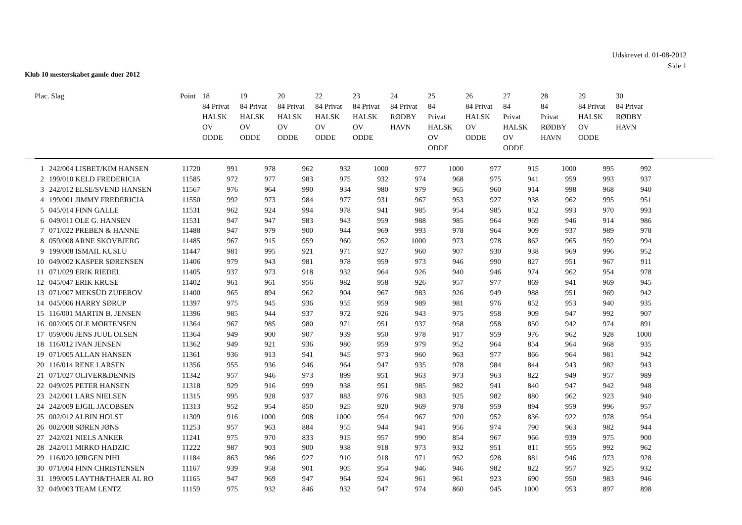Udskrevet d. 01-08-2012
Side 1
Klub 10 mesterskabet gamle duer 2012
| Plac. Slag | | Point | 18 84 Privat HALSK OV ODDE | 19 84 Privat HALSK OV ODDE | 20 84 Privat HALSK OV ODDE | 22 84 Privat HALSK OV ODDE | 23 84 Privat HALSK OV ODDE | 24 84 Privat RØDBY HAVN | 25 84 Privat HALSK OV ODDE | 26 84 Privat HALSK OV ODDE | 27 84 Privat HALSK OV ODDE | 28 84 Privat RØDBY HAVN | 29 84 Privat HALSK OV ODDE | 30 84 Privat RØDBY HAVN |
| --- | --- | --- | --- | --- | --- | --- | --- | --- | --- | --- | --- | --- | --- | --- |
| 1 | 242/004 LISBET/KIM HANSEN | 11720 | 991 | 978 | 962 | 932 | 1000 | 977 | 1000 | 977 | 915 | 1000 | 995 | 992 |
| 2 | 199/010 KELD FREDERICIA | 11585 | 972 | 977 | 983 | 975 | 932 | 974 | 968 | 975 | 941 | 959 | 993 | 937 |
| 3 | 242/012 ELSE/SVEND HANSEN | 11567 | 976 | 964 | 990 | 934 | 980 | 979 | 965 | 960 | 914 | 998 | 968 | 940 |
| 4 | 199/001 JIMMY FREDERICIA | 11550 | 992 | 973 | 984 | 977 | 931 | 967 | 953 | 927 | 938 | 962 | 995 | 951 |
| 5 | 045/014 FINN GALLE | 11531 | 962 | 924 | 994 | 978 | 941 | 985 | 954 | 985 | 852 | 993 | 970 | 993 |
| 6 | 049/011 OLE G. HANSEN | 11531 | 947 | 947 | 983 | 943 | 959 | 988 | 985 | 964 | 969 | 946 | 914 | 986 |
| 7 | 071/022 PREBEN & HANNE | 11488 | 947 | 979 | 900 | 944 | 969 | 993 | 978 | 964 | 909 | 937 | 989 | 978 |
| 8 | 059/008 ARNE SKOVBJERG | 11485 | 967 | 915 | 959 | 960 | 952 | 1000 | 973 | 978 | 862 | 965 | 959 | 994 |
| 9 | 199/008 ISMAIL KUSLU | 11447 | 981 | 995 | 921 | 971 | 927 | 960 | 907 | 930 | 938 | 969 | 996 | 952 |
| 10 | 049/002 KASPER SØRENSEN | 11406 | 979 | 943 | 981 | 978 | 959 | 973 | 946 | 990 | 827 | 951 | 967 | 911 |
| 11 | 071/029 ERIK RIEDEL | 11405 | 937 | 973 | 918 | 932 | 964 | 926 | 940 | 946 | 974 | 962 | 954 | 978 |
| 12 | 045/047 ERIK KRUSE | 11402 | 961 | 961 | 956 | 982 | 958 | 926 | 957 | 977 | 869 | 941 | 969 | 945 |
| 13 | 071/007 MEKSÜD ZUFEROV | 11400 | 965 | 894 | 962 | 904 | 967 | 983 | 926 | 949 | 988 | 951 | 969 | 942 |
| 14 | 045/006 HARRY SØRUP | 11397 | 975 | 945 | 936 | 955 | 959 | 989 | 981 | 976 | 852 | 953 | 940 | 935 |
| 15 | 116/001 MARTIN B. JENSEN | 11396 | 985 | 944 | 937 | 972 | 926 | 943 | 975 | 958 | 909 | 947 | 992 | 907 |
| 16 | 002/005 OLE MORTENSEN | 11364 | 967 | 985 | 980 | 971 | 951 | 937 | 958 | 958 | 850 | 942 | 974 | 891 |
| 17 | 059/006 JENS JUUL OLSEN | 11364 | 949 | 900 | 907 | 939 | 950 | 978 | 917 | 959 | 976 | 962 | 928 | 1000 |
| 18 | 116/012 IVAN JENSEN | 11362 | 949 | 921 | 936 | 980 | 959 | 979 | 952 | 964 | 854 | 964 | 968 | 935 |
| 19 | 071/005 ALLAN HANSEN | 11361 | 936 | 913 | 941 | 945 | 973 | 960 | 963 | 977 | 866 | 964 | 981 | 942 |
| 20 | 116/014 RENE LARSEN | 11356 | 955 | 936 | 946 | 964 | 947 | 935 | 978 | 984 | 844 | 943 | 982 | 943 |
| 21 | 071/027 OLIVER&DENNIS | 11342 | 957 | 946 | 973 | 899 | 951 | 963 | 973 | 963 | 822 | 949 | 957 | 989 |
| 22 | 049/025 PETER HANSEN | 11318 | 929 | 916 | 999 | 938 | 951 | 985 | 982 | 941 | 840 | 947 | 942 | 948 |
| 23 | 242/001 LARS NIELSEN | 11315 | 995 | 928 | 937 | 883 | 976 | 983 | 925 | 982 | 880 | 962 | 923 | 940 |
| 24 | 242/009 EJGIL JACOBSEN | 11313 | 952 | 954 | 850 | 925 | 920 | 969 | 978 | 959 | 894 | 959 | 996 | 957 |
| 25 | 002/012 ALBIN HOLST | 11309 | 916 | 1000 | 908 | 1000 | 954 | 967 | 920 | 952 | 836 | 922 | 978 | 954 |
| 26 | 002/008 SØREN JØNS | 11253 | 957 | 963 | 884 | 955 | 944 | 941 | 956 | 974 | 790 | 963 | 982 | 944 |
| 27 | 242/021 NIELS ANKER | 11241 | 975 | 970 | 833 | 915 | 957 | 990 | 854 | 967 | 966 | 939 | 975 | 900 |
| 28 | 242/011 MIRKO HADZIC | 11222 | 987 | 903 | 900 | 938 | 918 | 973 | 932 | 951 | 811 | 955 | 992 | 962 |
| 29 | 116/020 JØRGEN PIHL | 11184 | 863 | 986 | 927 | 910 | 918 | 971 | 952 | 928 | 881 | 946 | 973 | 928 |
| 30 | 071/004 FINN CHRISTENSEN | 11167 | 939 | 958 | 901 | 905 | 954 | 946 | 946 | 982 | 822 | 957 | 925 | 932 |
| 31 | 199/005 LAYTH&THAER AL RO | 11165 | 947 | 969 | 947 | 964 | 924 | 961 | 961 | 923 | 690 | 950 | 983 | 946 |
| 32 | 049/003 TEAM LENTZ | 11159 | 975 | 932 | 846 | 932 | 947 | 974 | 860 | 945 | 1000 | 953 | 897 | 898 |